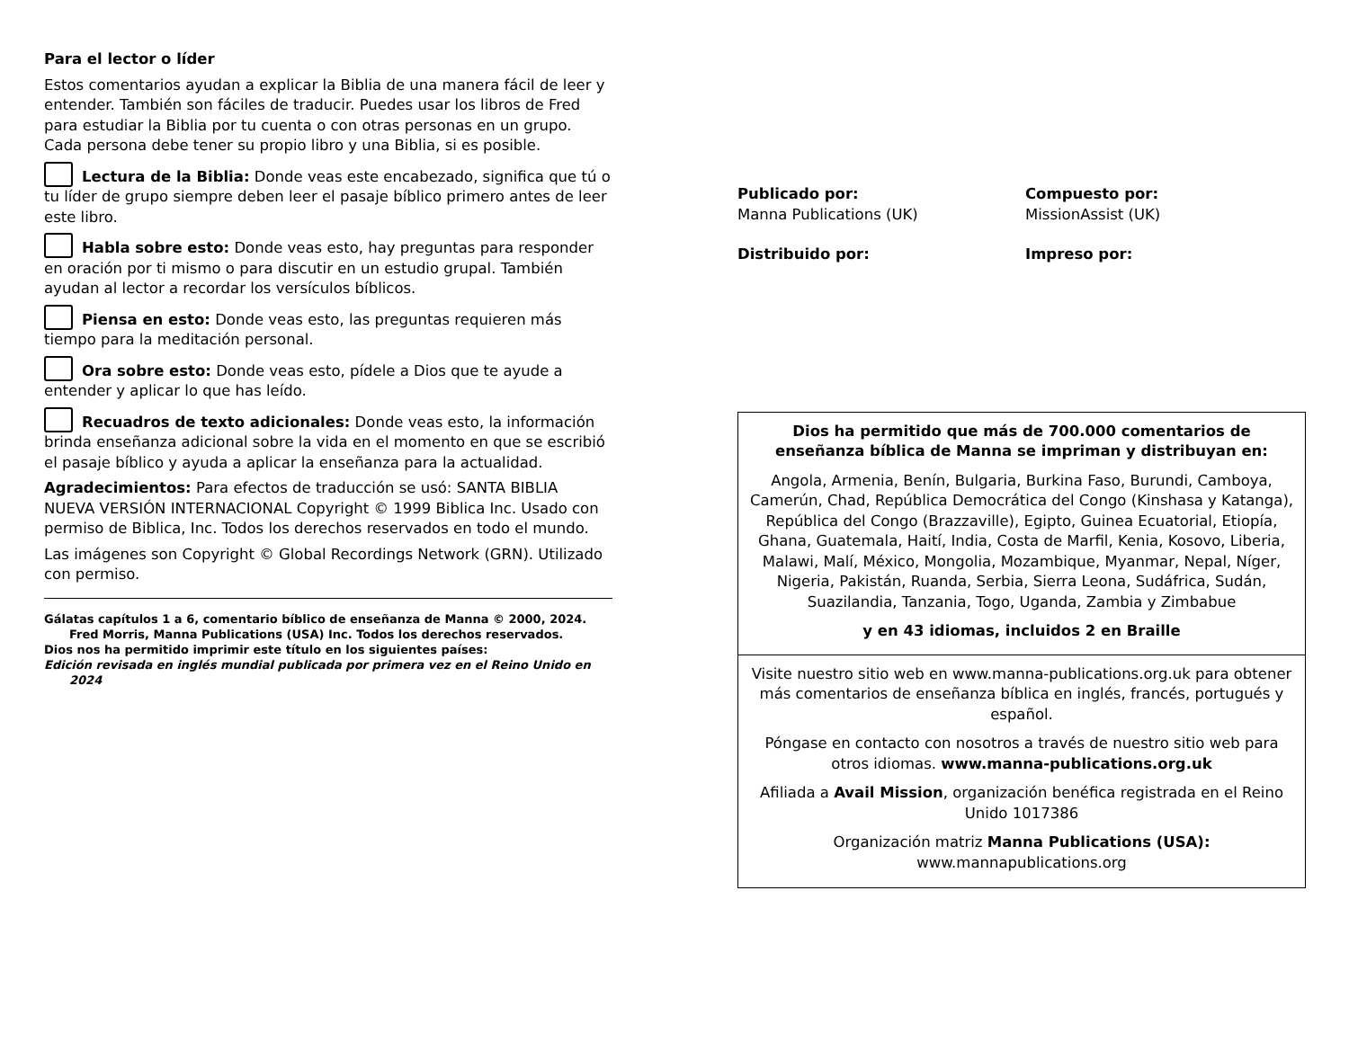Para el lector o líder
Estos comentarios ayudan a explicar la Biblia de una manera fácil de leer y entender. También son fáciles de traducir. Puedes usar los libros de Fred para estudiar la Biblia por tu cuenta o con otras personas en un grupo. Cada persona debe tener su propio libro y una Biblia, si es posible.
Lectura de la Biblia: Donde veas este encabezado, significa que tú o tu líder de grupo siempre deben leer el pasaje bíblico primero antes de leer este libro.
Habla sobre esto: Donde veas esto, hay preguntas para responder en oración por ti mismo o para discutir en un estudio grupal. También ayudan al lector a recordar los versículos bíblicos.
Piensa en esto: Donde veas esto, las preguntas requieren más tiempo para la meditación personal.
Ora sobre esto: Donde veas esto, pídele a Dios que te ayude a entender y aplicar lo que has leído.
Recuadros de texto adicionales: Donde veas esto, la información brinda enseñanza adicional sobre la vida en el momento en que se escribió el pasaje bíblico y ayuda a aplicar la enseñanza para la actualidad.
Agradecimientos: Para efectos de traducción se usó: SANTA BIBLIA NUEVA VERSIÓN INTERNACIONAL Copyright © 1999 Biblica Inc. Usado con permiso de Biblica, Inc. Todos los derechos reservados en todo el mundo.
Las imágenes son Copyright © Global Recordings Network (GRN). Utilizado con permiso.
Gálatas capítulos 1 a 6, comentario bíblico de enseñanza de Manna © 2000, 2024.
Fred Morris, Manna Publications (USA) Inc. Todos los derechos reservados.
Dios nos ha permitido imprimir este título en los siguientes países:
Edición revisada en inglés mundial publicada por primera vez en el Reino Unido en
2024
Publicado por:
Manna Publications (UK)
Compuesto por:
MissionAssist (UK)
Distribuido por:
Impreso por:
Dios ha permitido que más de 700.000 comentarios de enseñanza bíblica de Manna se impriman y distribuyan en:
Angola, Armenia, Benín, Bulgaria, Burkina Faso, Burundi, Camboya, Camerún, Chad, República Democrática del Congo (Kinshasa y Katanga), República del Congo (Brazzaville), Egipto, Guinea Ecuatorial, Etiopía, Ghana, Guatemala, Haití, India, Costa de Marfil, Kenia, Kosovo, Liberia, Malawi, Malí, México, Mongolia, Mozambique, Myanmar, Nepal, Níger, Nigeria, Pakistán, Ruanda, Serbia, Sierra Leona, Sudáfrica, Sudán, Suazilandia, Tanzania, Togo, Uganda, Zambia y Zimbabue
y en 43 idiomas, incluidos 2 en Braille
Visite nuestro sitio web en www.manna-publications.org.uk para obtener más comentarios de enseñanza bíblica en inglés, francés, portugués y español.
Póngase en contacto con nosotros a través de nuestro sitio web para otros idiomas. www.manna-publications.org.uk
Afiliada a Avail Mission, organización benéfica registrada en el Reino Unido 1017386
Organización matriz Manna Publications (USA):
www.mannapublications.org